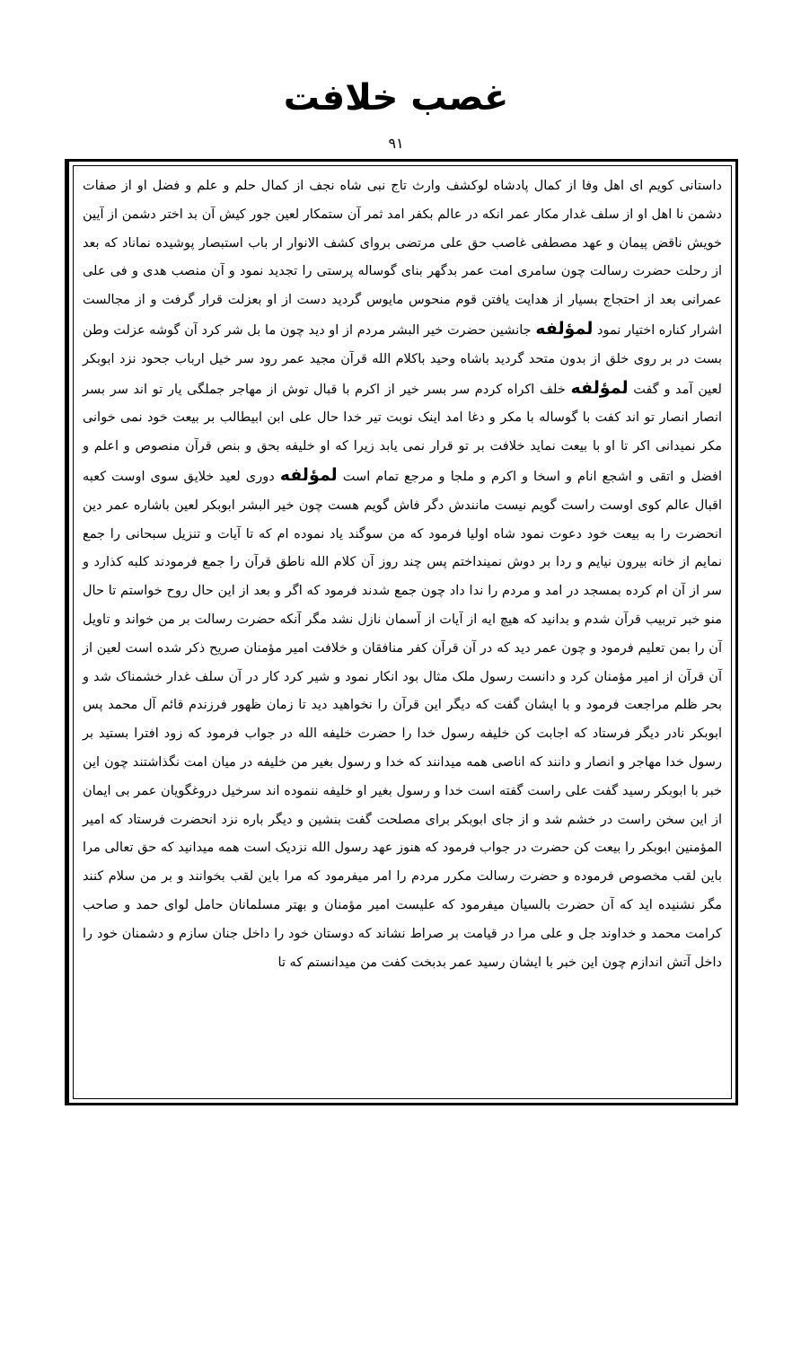غصب خلافت
۹۱
داستانی کویم ای اهل وفا از کمال پادشاه لوکشف وارث تاج نبی شاه نجف از کمال حلم و علم و فضل او از صفات دشمن نا اهل او از سلف غدار مکار عمر انکه در عالم بکفر امد ثمر آن ستمکار لعین جور کیش آن بد اختر دشمن از آیین خویش ناقض پیمان و عهد مصطفی غاصب حق علی مرتضی بروای کشف الانوار ار باب استبصار پوشیده نماناد که بعد از رحلت حضرت رسالت چون سامری امت عمر بدگهر بنای گوساله پرستی را تجدید نمود و آن منصب هدی و فی علی عمرانی بعد از احتجاج بسیار از هدایت یافتن قوم منحوس مایوس گردید دست از او بعزلت قرار گرفت و از مجالست اشرار کناره اختیار نمود لمؤلفه جانشین حضرت خیر البشر مردم از او دید چون ما بل شر کرد آن گوشه عزلت وطن بست در بر روی خلق از بدون متحد گردید باشاه وحید باکلام الله قرآن مجید عمر رود سر خیل ارباب جحود نزد ابوبکر لعین آمد و گفت لمؤلفه خلف اکراه کردم سر بسر خیر از اکرم با قبال توش از مهاجر جملگی یار تو اند سر بسر انصار انصار تو اند کفت با گوساله با مکر و دغا امد اینک نوبت تیر خدا حال علی ابن ابیطالب بر بیعت خود نمی خوانی مکر نمیدانی اکر تا او با بیعت نماید خلافت بر تو قرار نمی یابد زیرا که او خلیفه بحق و بنص قرآن منصوص و اعلم و افضل و اتقی و اشجع انام و اسخا و اکرم و ملجا و مرجع تمام است لمؤلفه دوری لعید خلایق سوی اوست کعبه اقبال عالم کوی اوست راست گویم نیست مانندش دگر فاش گویم هست چون خیر البشر ابوبکر لعین باشاره عمر دین انحضرت را به بیعت خود دعوت نمود شاه اولیا فرمود که من سوگند یاد نموده ام که تا آیات و تنزیل سبحانی را جمع نمایم از خانه بیرون نیایم و ردا بر دوش نمینداختم پس چند روز آن کلام الله ناطق قرآن را جمع فرمودند کلبه کذارد و سر از آن ام کرده بمسجد در امد و مردم را ندا داد چون جمع شدند فرمود که اگر و بعد از این حال روح خواستم تا حال منو خبر تربیب قرآن شدم و بدانید که هیچ ایه از آیات از آسمان نازل نشد مگر آنکه حضرت رسالت بر من خواند و تاویل آن را بمن تعلیم فرمود و چون عمر دید که در آن قرآن کفر منافقان و خلافت امیر مؤمنان صریح ذکر شده است لعین از آن قرآن از امیر مؤمنان کرد و دانست رسول ملک مثال بود انکار نمود و شیر کرد کار در آن سلف غدار خشمناک شد و بحر ظلم مراجعت فرمود و با ایشان گفت که دیگر این قرآن را نخواهید دید تا زمان ظهور فرزندم قائم آل محمد پس ابوبکر نادر دیگر فرستاد که اجابت کن خلیفه رسول خدا را حضرت خلیفه الله در جواب فرمود که زود افترا بستید بر رسول خدا مهاجر و انصار و دانند که اناصی همه میدانند که خدا و رسول بغیر من خلیفه در میان امت نگذاشتند چون این خبر با ابوبکر رسید گفت علی راست گفته است خدا و رسول بغیر او خلیفه ننموده اند سرخیل دروغگویان عمر بی ایمان از این سخن راست در خشم شد و از جای ابوبکر برای مصلحت گفت بنشین و دیگر باره نزد انحضرت فرستاد که امیر المؤمنین ابوبکر را بیعت کن حضرت در جواب فرمود که هنوز عهد رسول الله نزدیک است همه میدانید که حق تعالی مرا باین لقب مخصوص فرموده و حضرت رسالت مکرر مردم را امر میفرمود که مرا باین لقب بخوانند و بر من سلام کنند مگر نشنیده اید که آن حضرت بالسیان میفرمود که علیست امیر مؤمنان و بهتر مسلمانان حامل لوای حمد و صاحب کرامت محمد و خداوند جل و علی مرا در قیامت بر صراط نشاند که دوستان خود را داخل جنان سازم و دشمنان خود را داخل آتش اندازم چون این خبر با ایشان رسید عمر بدبخت کفت من میدانستم که تا